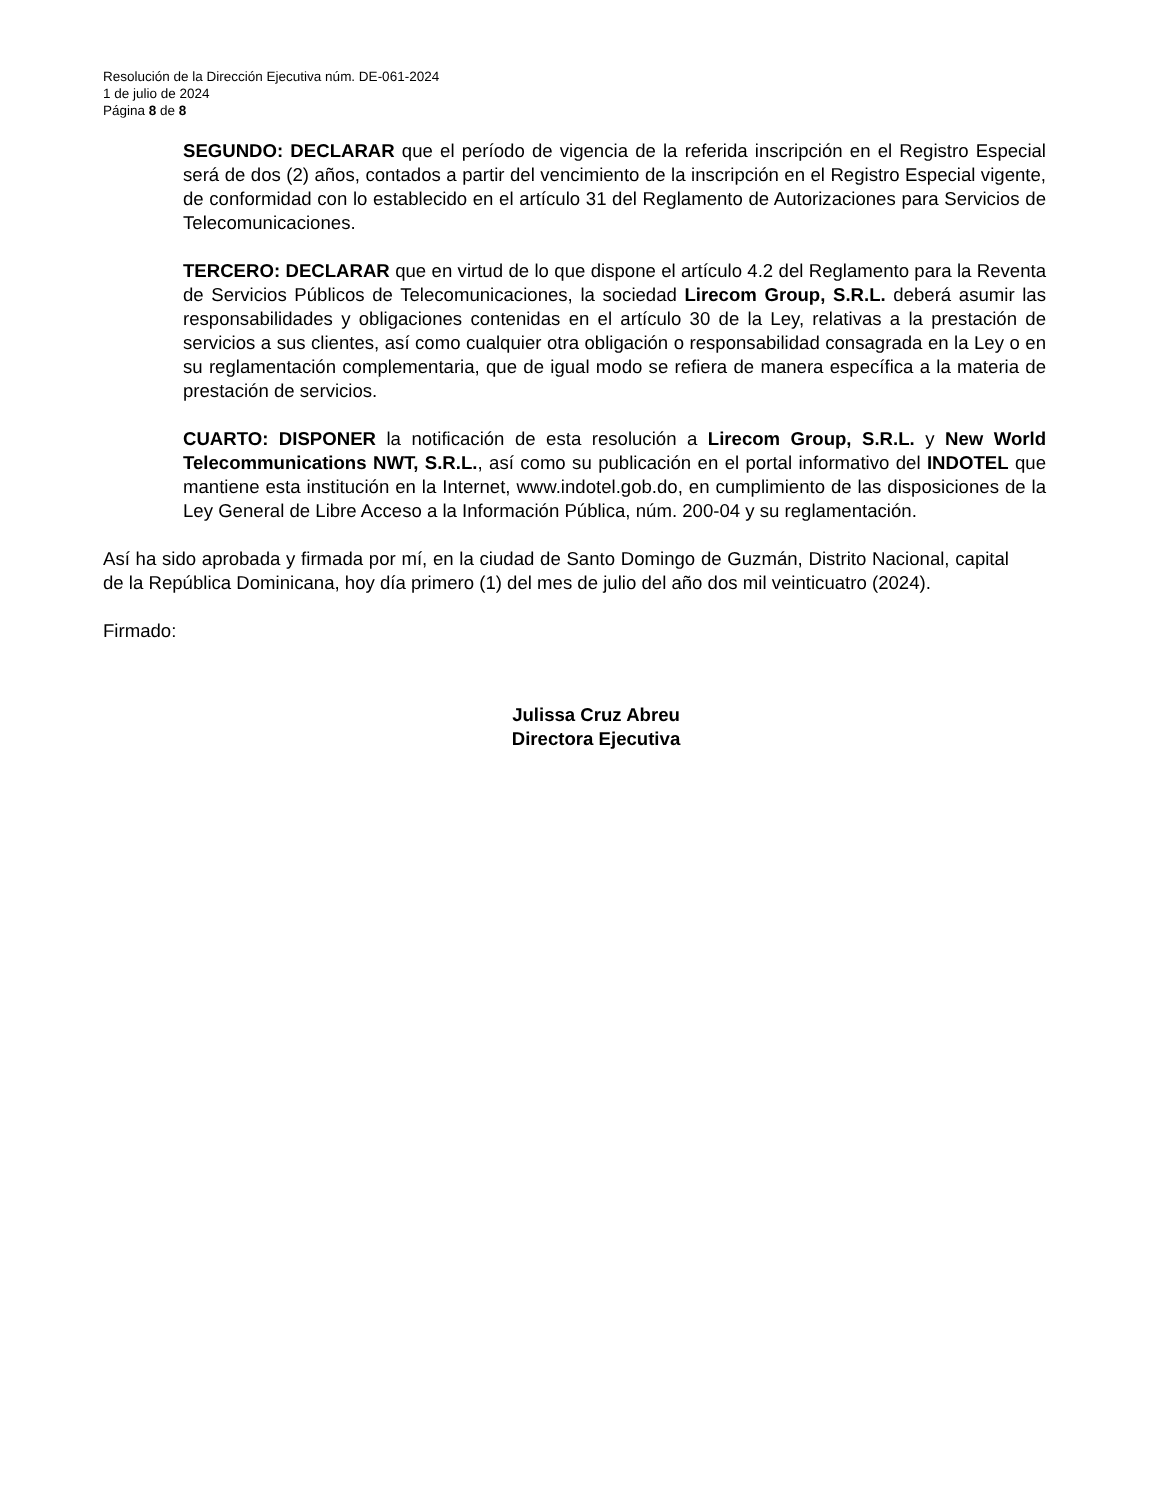Resolución de la Dirección Ejecutiva núm. DE-061-2024
1 de julio de 2024
Página 8 de 8
SEGUNDO: DECLARAR que el período de vigencia de la referida inscripción en el Registro Especial será de dos (2) años, contados a partir del vencimiento de la inscripción en el Registro Especial vigente, de conformidad con lo establecido en el artículo 31 del Reglamento de Autorizaciones para Servicios de Telecomunicaciones.
TERCERO: DECLARAR que en virtud de lo que dispone el artículo 4.2 del Reglamento para la Reventa de Servicios Públicos de Telecomunicaciones, la sociedad Lirecom Group, S.R.L. deberá asumir las responsabilidades y obligaciones contenidas en el artículo 30 de la Ley, relativas a la prestación de servicios a sus clientes, así como cualquier otra obligación o responsabilidad consagrada en la Ley o en su reglamentación complementaria, que de igual modo se refiera de manera específica a la materia de prestación de servicios.
CUARTO: DISPONER la notificación de esta resolución a Lirecom Group, S.R.L. y New World Telecommunications NWT, S.R.L., así como su publicación en el portal informativo del INDOTEL que mantiene esta institución en la Internet, www.indotel.gob.do, en cumplimiento de las disposiciones de la Ley General de Libre Acceso a la Información Pública, núm. 200-04 y su reglamentación.
Así ha sido aprobada y firmada por mí, en la ciudad de Santo Domingo de Guzmán, Distrito Nacional, capital de la República Dominicana, hoy día primero (1) del mes de julio del año dos mil veinticuatro (2024).
Firmado:
Julissa Cruz Abreu
Directora Ejecutiva